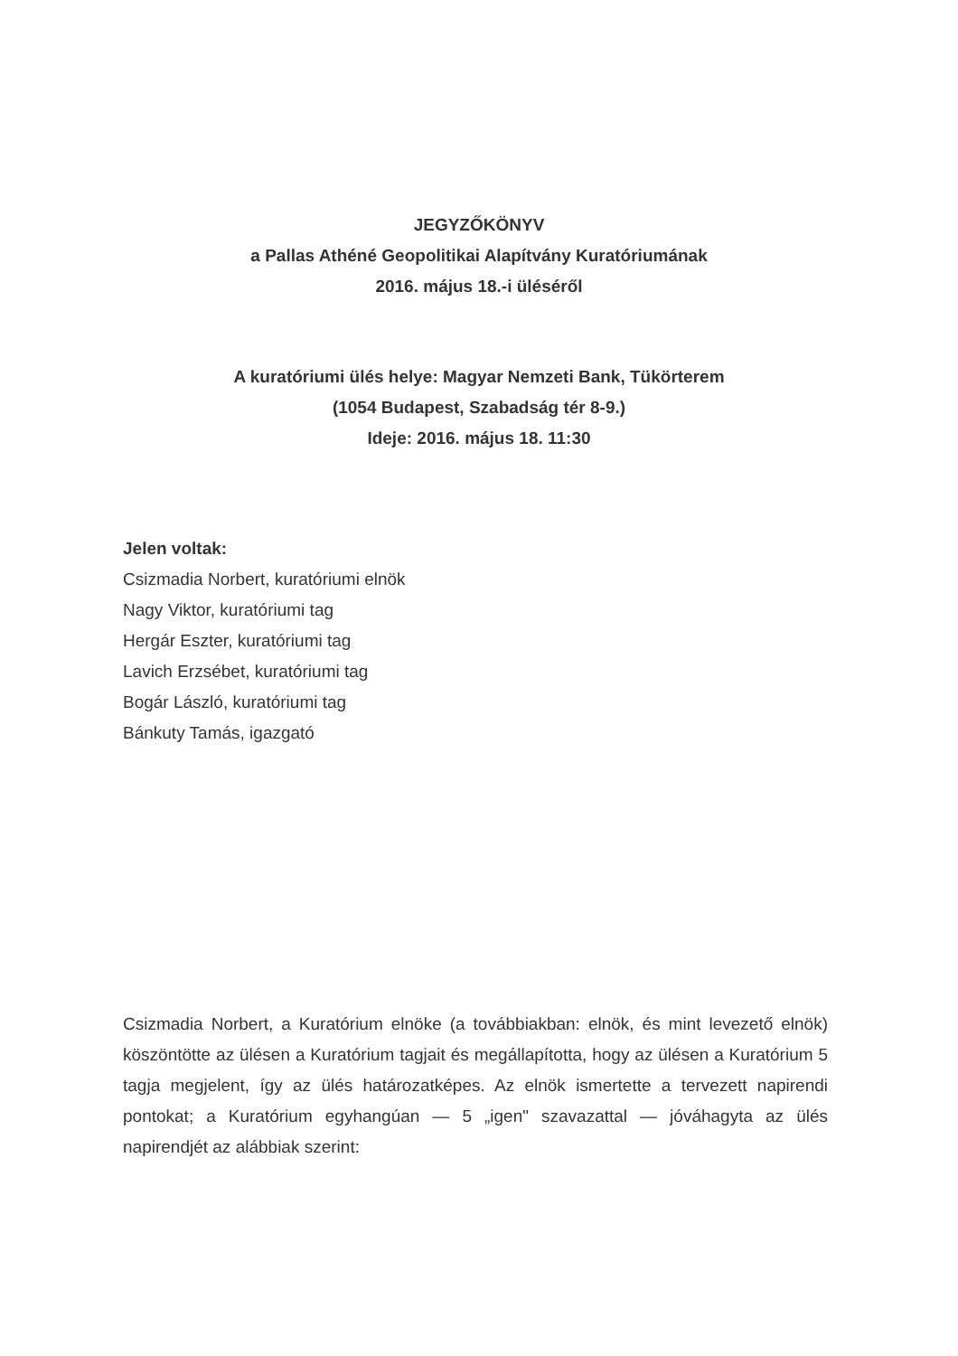JEGYZŐKÖNYV
a Pallas Athéné Geopolitikai Alapítvány Kuratóriumának
2016. május 18.-i üléséről
A kuratóriumi ülés helye: Magyar Nemzeti Bank, Tükörterem
(1054 Budapest, Szabadság tér 8-9.)
Ideje: 2016. május 18. 11:30
Jelen voltak:
Csizmadia Norbert, kuratóriumi elnök
Nagy Viktor, kuratóriumi tag
Hergár Eszter, kuratóriumi tag
Lavich Erzsébet, kuratóriumi tag
Bogár László, kuratóriumi tag
Bánkuty Tamás, igazgató
Csizmadia Norbert, a Kuratórium elnöke (a továbbiakban: elnök, és mint levezető elnök) köszöntötte az ülésen a Kuratórium tagjait és megállapította, hogy az ülésen a Kuratórium 5 tagja megjelent, így az ülés határozatképes. Az elnök ismertette a tervezett napirendi pontokat; a Kuratórium egyhangúan — 5 „igen" szavazattal — jóváhagyta az ülés napirendjét az alábbiak szerint: